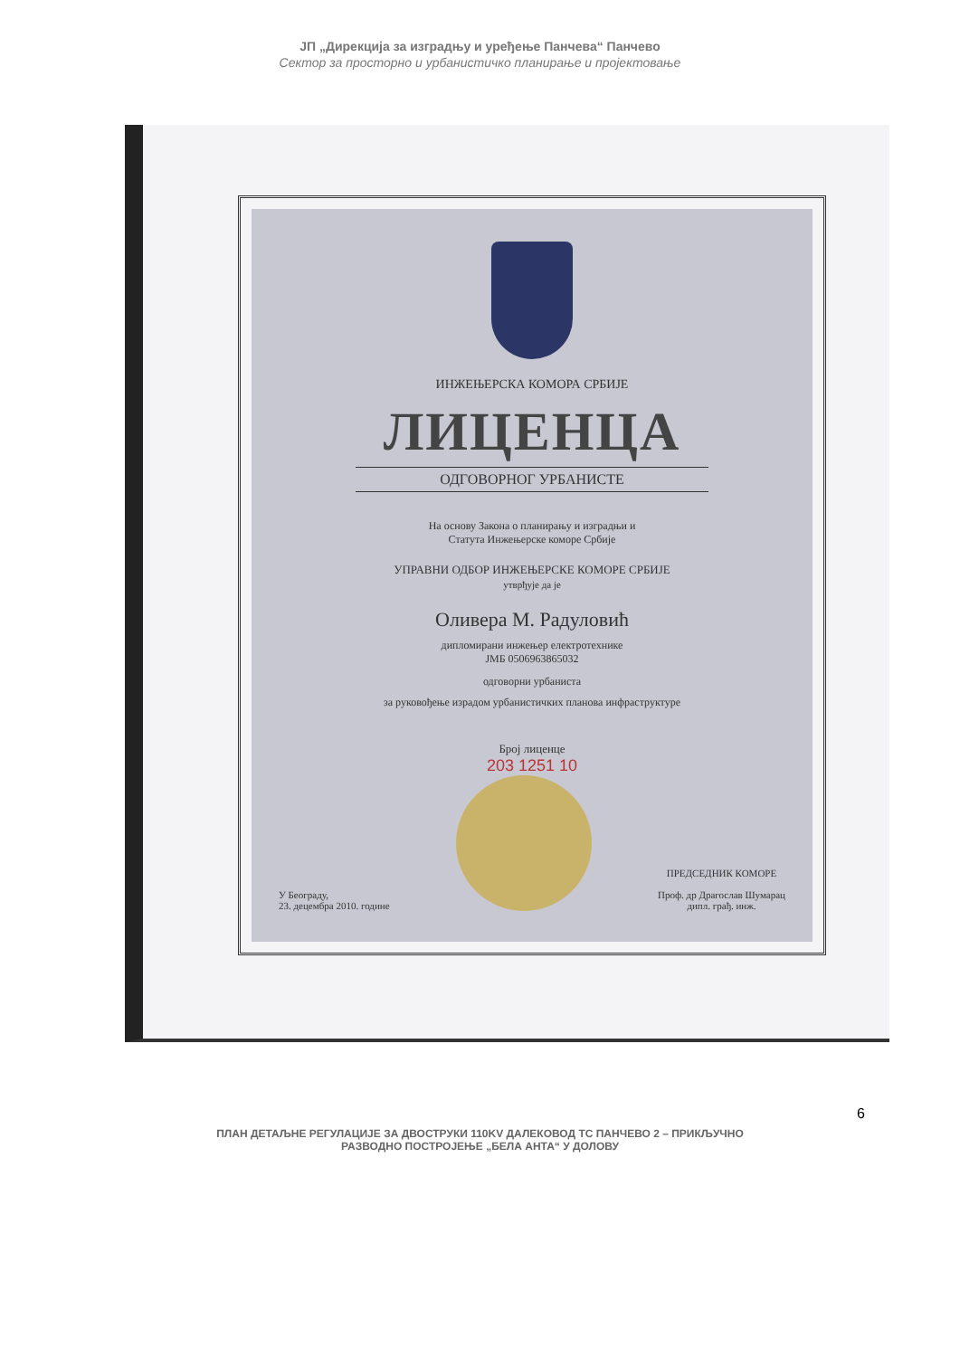ЈП „Дирекција за изградњу и уређење Панчева“ Панчево
Сектор за просторно и урбанистичко планирање и пројектовање
ИНЖЕЊЕРСКА КОМОРА СРБИЈЕ
ЛИЦЕНЦА
ОДГОВОРНОГ УРБАНИСТЕ
На основу Закона о планирању и изградњи и
Статута Инжењерске коморе Србије
УПРАВНИ ОДБОР ИНЖЕЊЕРСКЕ КОМОРЕ СРБИЈЕ
утврђује да је
Оливера М. Радуловић
дипломирани инжењер електротехнике
ЈМБ 0506963865032
одговорни урбаниста
за руковођење израдом урбанистичких планова инфраструктуре
Број лиценце
203 1251 10
У Београду,
23. децембра 2010. године
ПРЕДСЕДНИК КОМОРЕ
Проф. др Драгослав Шумарац
дипл. грађ. инж.
6
ПЛАН ДЕТАЉНЕ РЕГУЛАЦИЈЕ ЗА ДВОСТРУКИ 110KV ДАЛЕКОВОД ТС ПАНЧЕВО 2 – ПРИКЉУЧНО
РАЗВОДНО ПОСТРОЈЕЊЕ „БЕЛА АНТА“ У ДОЛОВУ